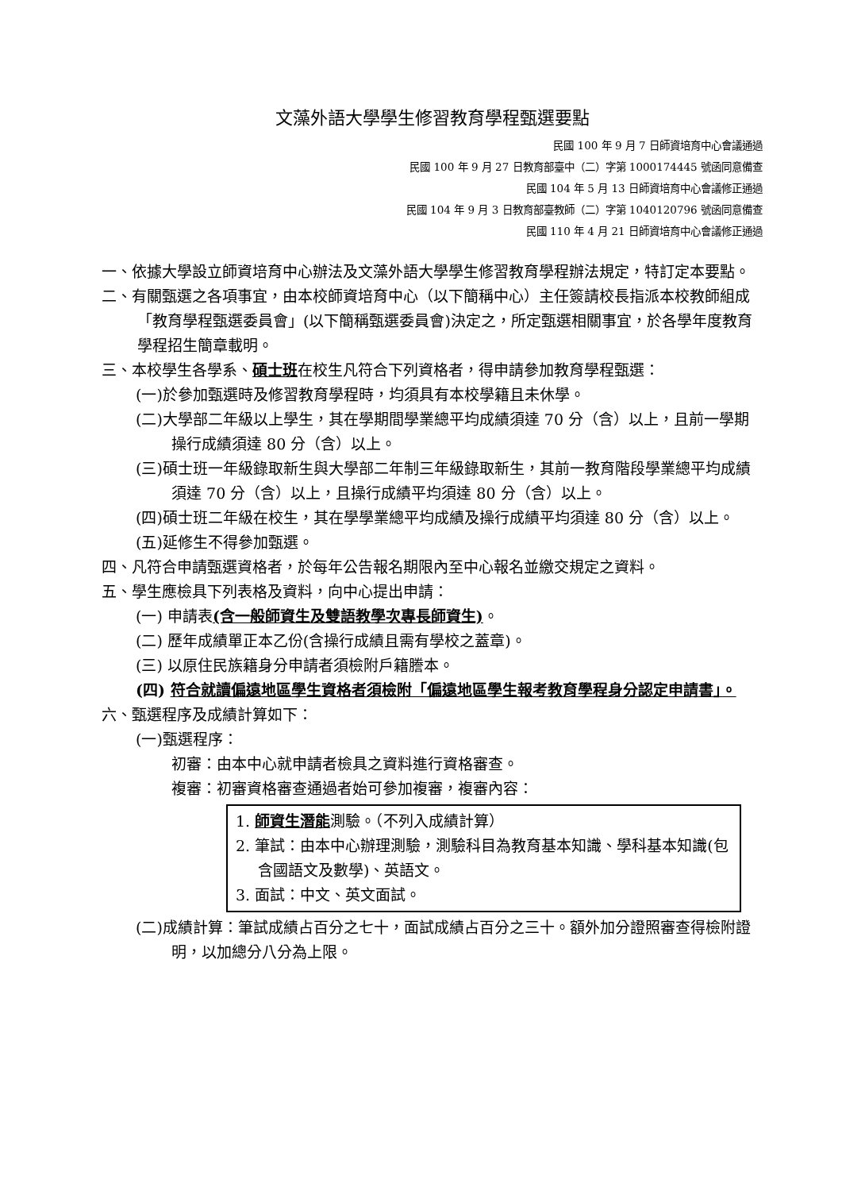文藻外語大學學生修習教育學程甄選要點
民國 100 年 9 月 7 日師資培育中心會議通過
民國 100 年 9 月 27 日教育部臺中（二）字第 1000174445 號函同意備查
民國 104 年 5 月 13 日師資培育中心會議修正通過
民國 104 年 9 月 3 日教育部臺教師（二）字第 1040120796 號函同意備查
民國 110 年 4 月 21 日師資培育中心會議修正通過
一、依據大學設立師資培育中心辦法及文藻外語大學學生修習教育學程辦法規定，特訂定本要點。
二、有關甄選之各項事宜，由本校師資培育中心（以下簡稱中心）主任簽請校長指派本校教師組成「教育學程甄選委員會」(以下簡稱甄選委員會)決定之，所定甄選相關事宜，於各學年度教育學程招生簡章載明。
三、本校學生各學系、碩士班在校生凡符合下列資格者，得申請參加教育學程甄選：
(一)於參加甄選時及修習教育學程時，均須具有本校學籍且未休學。
(二)大學部二年級以上學生，其在學期間學業總平均成績須達 70 分（含）以上，且前一學期操行成績須達 80 分（含）以上。
(三)碩士班一年級錄取新生與大學部二年制三年級錄取新生，其前一教育階段學業總平均成績須達 70 分（含）以上，且操行成績平均須達 80 分（含）以上。
(四)碩士班二年級在校生，其在學學業總平均成績及操行成績平均須達 80 分（含）以上。
(五)延修生不得參加甄選。
四、凡符合申請甄選資格者，於每年公告報名期限內至中心報名並繳交規定之資料。
五、學生應檢具下列表格及資料，向中心提出申請：
(一) 申請表(含一般師資生及雙語教學次專長師資生)。
(二) 歷年成績單正本乙份(含操行成績且需有學校之蓋章)。
(三) 以原住民族籍身分申請者須檢附戶籍謄本。
(四) 符合就讀偏遠地區學生資格者須檢附「偏遠地區學生報考教育學程身分認定申請書」。
六、甄選程序及成績計算如下：
(一)甄選程序：
初審：由本中心就申請者檢具之資料進行資格審查。
複審：初審資格審查通過者始可參加複審，複審內容：
1. 師資生潛能測驗。（不列入成績計算）
2. 筆試：由本中心辦理測驗，測驗科目為教育基本知識、學科基本知識(包含國語文及數學)、英語文。
3. 面試：中文、英文面試。
(二)成績計算：筆試成績占百分之七十，面試成績占百分之三十。額外加分證照審查得檢附證明，以加總分八分為上限。